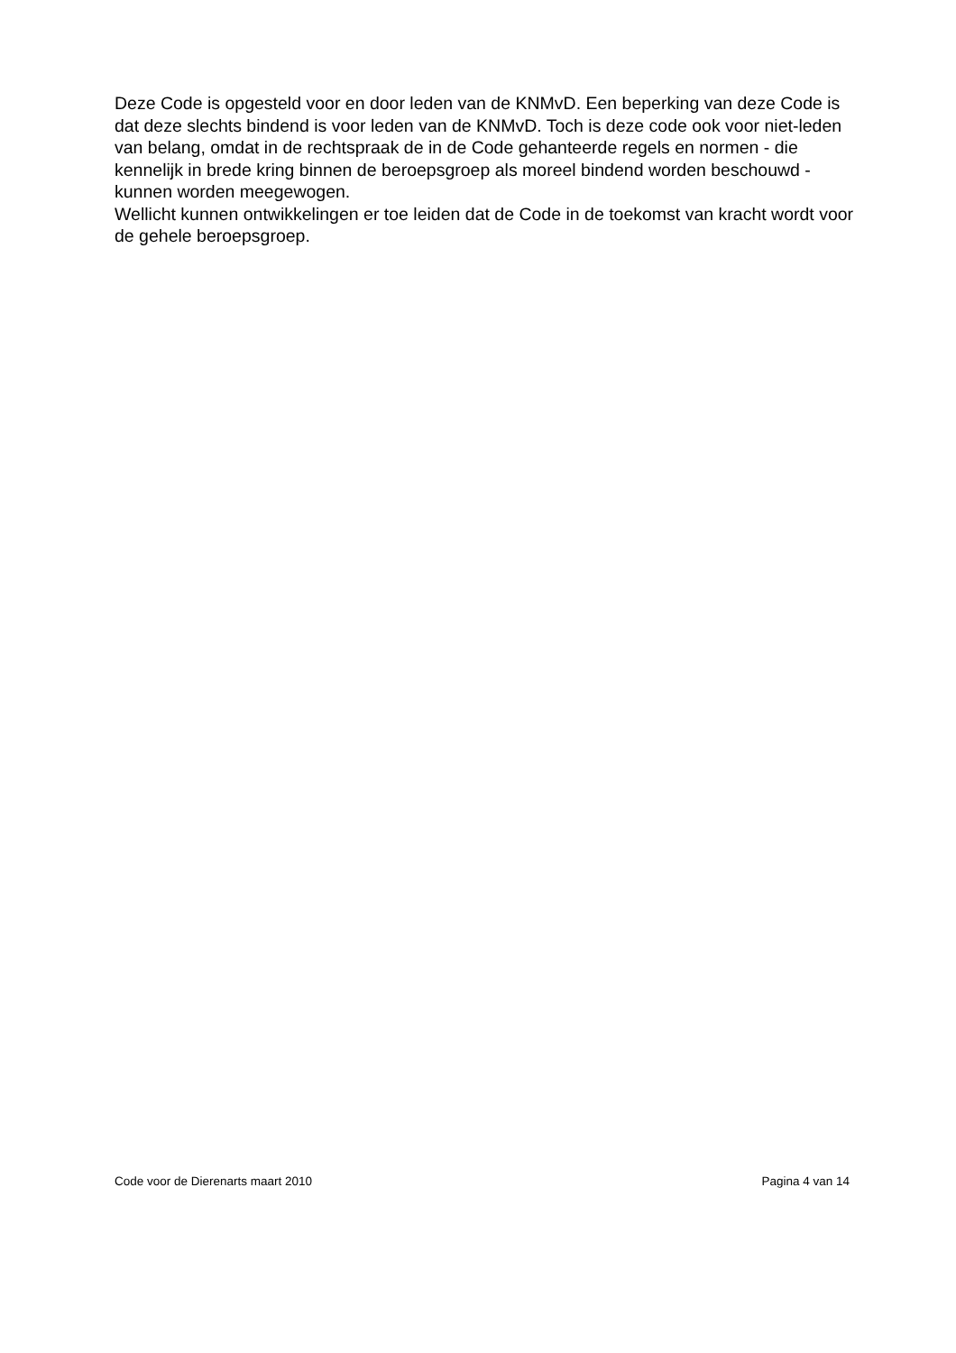Deze Code is opgesteld voor en door leden van de KNMvD. Een beperking van deze Code is dat deze slechts bindend is voor leden van de KNMvD. Toch is deze code ook voor niet-leden van belang, omdat in de rechtspraak de in de Code gehanteerde regels en normen - die kennelijk in brede kring binnen de beroepsgroep als moreel bindend worden beschouwd - kunnen worden meegewogen.
Wellicht kunnen ontwikkelingen er toe leiden dat de Code in de toekomst van kracht wordt voor de gehele beroepsgroep.
Code voor de Dierenarts maart 2010 Pagina 4 van 14